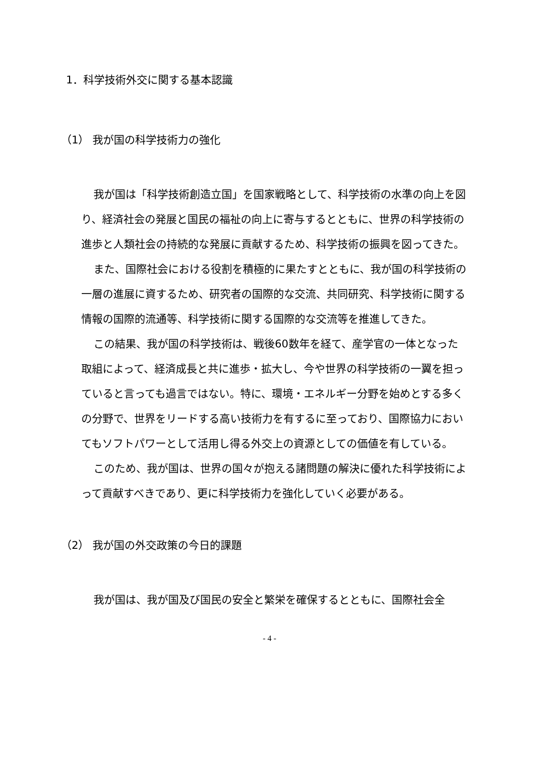1．科学技術外交に関する基本認識
（1） 我が国の科学技術力の強化
我が国は「科学技術創造立国」を国家戦略として、科学技術の水準の向上を図り、経済社会の発展と国民の福祉の向上に寄与するとともに、世界の科学技術の進歩と人類社会の持続的な発展に貢献するため、科学技術の振興を図ってきた。
また、国際社会における役割を積極的に果たすとともに、我が国の科学技術の一層の進展に資するため、研究者の国際的な交流、共同研究、科学技術に関する情報の国際的流通等、科学技術に関する国際的な交流等を推進してきた。
この結果、我が国の科学技術は、戦後60数年を経て、産学官の一体となった取組によって、経済成長と共に進歩・拡大し、今や世界の科学技術の一翼を担っていると言っても過言ではない。特に、環境・エネルギー分野を始めとする多くの分野で、世界をリードする高い技術力を有するに至っており、国際協力においてもソフトパワーとして活用し得る外交上の資源としての価値を有している。
このため、我が国は、世界の国々が抱える諸問題の解決に優れた科学技術によって貢献すべきであり、更に科学技術力を強化していく必要がある。
（2） 我が国の外交政策の今日的課題
我が国は、我が国及び国民の安全と繁栄を確保するとともに、国際社会全
- 4 -